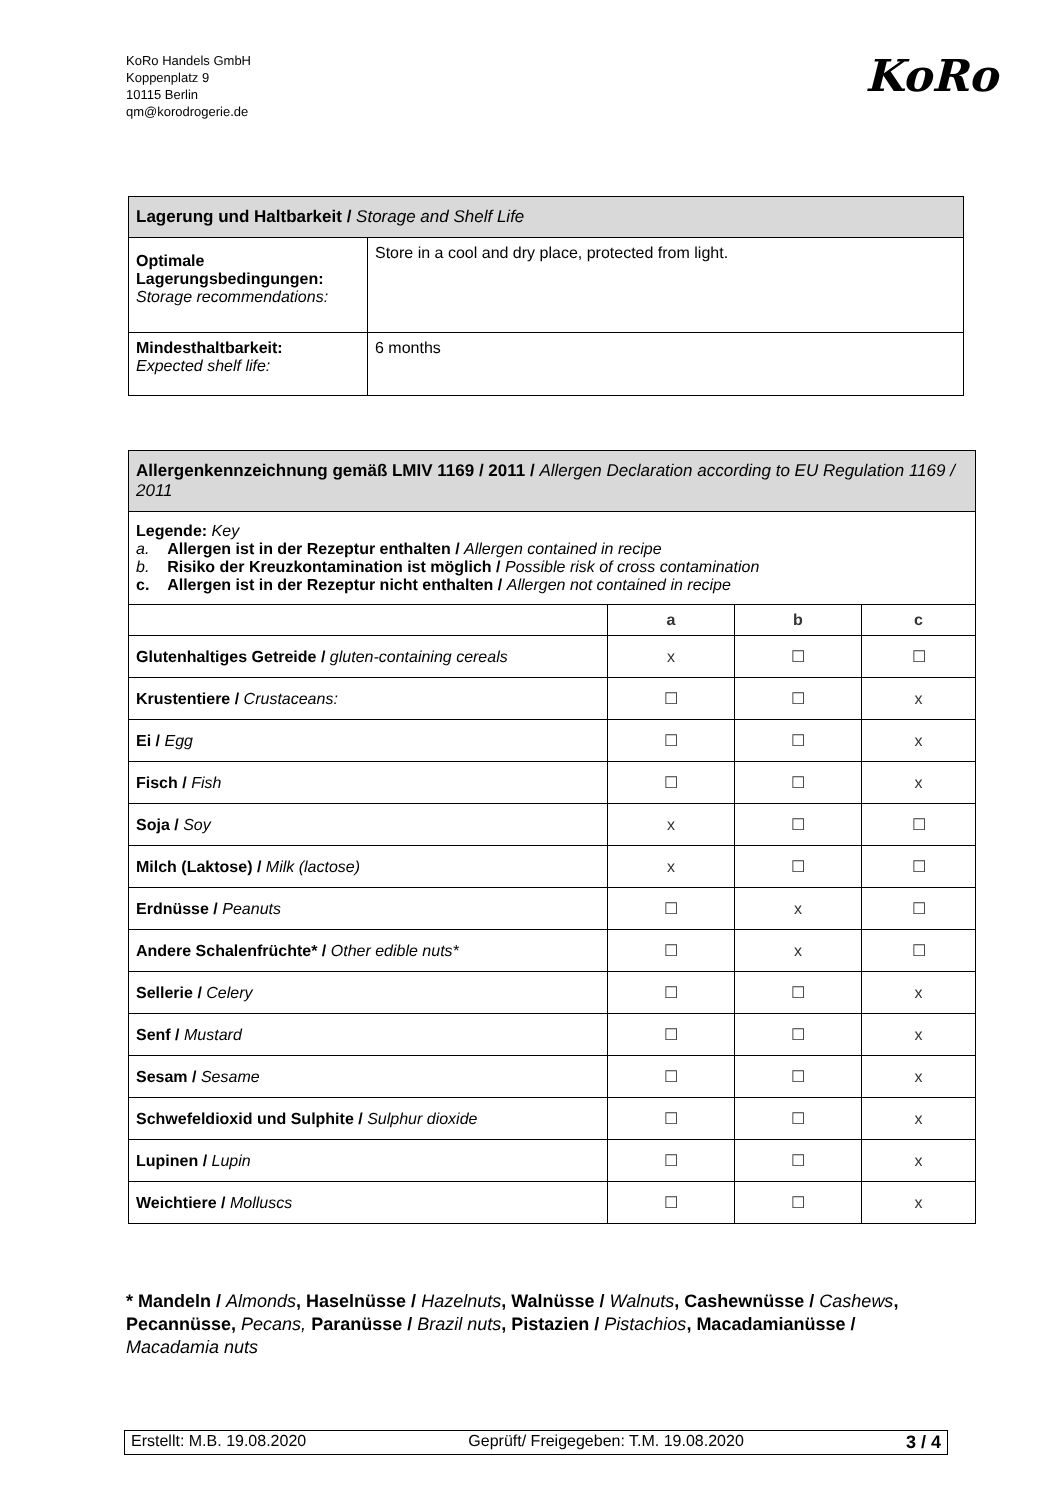KoRo Handels GmbH
Koppenplatz 9
10115 Berlin
qm@korodrogerie.de
KoRo
| Lagerung und Haltbarkeit / Storage and Shelf Life | |
| --- | --- |
| Optimale Lagerungsbedingungen: Storage recommendations: | Store in a cool and dry place, protected from light. |
| Mindesthaltbarkeit: Expected shelf life: | 6 months |
| Allergenkennzeichnung gemäß LMIV 1169 / 2011 / Allergen Declaration according to EU Regulation 1169 / 2011 | | | |
| --- | --- | --- | --- |
| Legende: Key a. Allergen ist in der Rezeptur enthalten / Allergen contained in recipe b. Risiko der Kreuzkontamination ist möglich / Possible risk of cross contamination c. Allergen ist in der Rezeptur nicht enthalten / Allergen not contained in recipe | | | |
| | a | b | c |
| Glutenhaltiges Getreide / gluten-containing cereals | x | ☐ | ☐ |
| Krustentiere / Crustaceans: | ☐ | ☐ | x |
| Ei / Egg | ☐ | ☐ | x |
| Fisch / Fish | ☐ | ☐ | x |
| Soja / Soy | x | ☐ | ☐ |
| Milch (Laktose) / Milk (lactose) | x | ☐ | ☐ |
| Erdnüsse / Peanuts | ☐ | x | ☐ |
| Andere Schalenfrüchte* / Other edible nuts* | ☐ | x | ☐ |
| Sellerie / Celery | ☐ | ☐ | x |
| Senf / Mustard | ☐ | ☐ | x |
| Sesam / Sesame | ☐ | ☐ | x |
| Schwefeldioxid und Sulphite / Sulphur dioxide | ☐ | ☐ | x |
| Lupinen / Lupin | ☐ | ☐ | x |
| Weichtiere / Molluscs | ☐ | ☐ | x |
* Mandeln / Almonds, Haselnüsse / Hazelnuts, Walnüsse / Walnuts, Cashewnüsse / Cashews, Pecannüsse, Pecans, Paranüsse / Brazil nuts, Pistazien / Pistachios, Macadamianüsse / Macadamia nuts
Erstellt: M.B. 19.08.2020 Geprüft/ Freigegeben: T.M. 19.08.2020 3 / 4